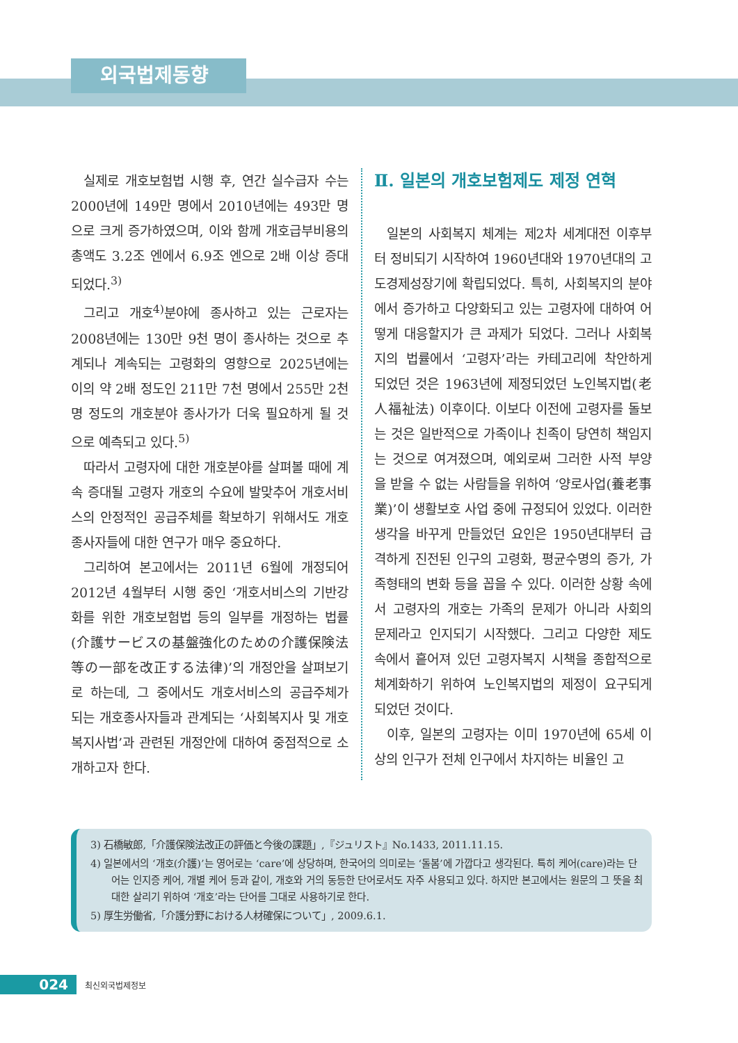외국법제동향
실제로 개호보험법 시행 후, 연간 실수급자 수는 2000년에 149만 명에서 2010년에는 493만 명으로 크게 증가하였으며, 이와 함께 개호급부비용의 총액도 3.2조 엔에서 6.9조 엔으로 2배 이상 증대되었다.<sup>3)</sup>
그리고 개호<sup>4)</sup>분야에 종사하고 있는 근로자는 2008년에는 130만 9천 명이 종사하는 것으로 추계되나 계속되는 고령화의 영향으로 2025년에는 이의 약 2배 정도인 211만 7천 명에서 255만 2천 명 정도의 개호분야 종사가가 더욱 필요하게 될 것으로 예측되고 있다.<sup>5)</sup>
따라서 고령자에 대한 개호분야를 살펴볼 때에 계속 증대될 고령자 개호의 수요에 발맞추어 개호서비스의 안정적인 공급주체를 확보하기 위해서도 개호종사자들에 대한 연구가 매우 중요하다.
그리하여 본고에서는 2011년 6월에 개정되어 2012년 4월부터 시행 중인 ‘개호서비스의 기반강화를 위한 개호보험법 등의 일부를 개정하는 법률(介護サービスの基盤強化のための介護保険法等の一部を改正する法律)’의 개정안을 살펴보기로 하는데, 그 중에서도 개호서비스의 공급주체가 되는 개호종사자들과 관계되는 ‘사회복지사 및 개호복지사법’과 관련된 개정안에 대하여 중점적으로 소개하고자 한다.
Ⅱ. 일본의 개호보험제도 제정 연혁
일본의 사회복지 체계는 제2차 세계대전 이후부터 정비되기 시작하여 1960년대와 1970년대의 고도경제성장기에 확립되었다. 특히, 사회복지의 분야에서 증가하고 다양화되고 있는 고령자에 대하여 어떻게 대응할지가 큰 과제가 되었다. 그러나 사회복지의 법률에서 ‘고령자’라는 카테고리에 착안하게 되었던 것은 1963년에 제정되었던 노인복지법(老人福祉法) 이후이다. 이보다 이전에 고령자를 돌보는 것은 일반적으로 가족이나 친족이 당연히 책임지는 것으로 여겨졌으며, 예외로써 그러한 사적 부양을 받을 수 없는 사람들을 위하여 ‘양로사업(養老事業)’이 생활보호 사업 중에 규정되어 있었다. 이러한 생각을 바꾸게 만들었던 요인은 1950년대부터 급격하게 진전된 인구의 고령화, 평균수명의 증가, 가족형태의 변화 등을 꼽을 수 있다. 이러한 상황 속에서 고령자의 개호는 가족의 문제가 아니라 사회의 문제라고 인지되기 시작했다. 그리고 다양한 제도 속에서 흩어져 있던 고령자복지 시책을 종합적으로 체계화하기 위하여 노인복지법의 제정이 요구되게 되었던 것이다.
이후, 일본의 고령자는 이미 1970년에 65세 이상의 인구가 전체 인구에서 차지하는 비율인 고
3) 石橋敏郎,「介護保険法改正の評価と今後の課題」,『ジュリスト』No.1433, 2011.11.15.
4) 일본에서의 ‘개호(介護)’는 영어로는 ‘care’에 상당하며, 한국어의 의미로는 ‘돌봄’에 가깝다고 생각된다. 특히 케어(care)라는 단어는 인지증 케어, 개별 케어 등과 같이, 개호와 거의 동등한 단어로서도 자주 사용되고 있다. 하지만 본고에서는 원문의 그 뜻을 최대한 살리기 위하여 ‘개호’라는 단어를 그대로 사용하기로 한다.
5) 厚生労働省,「介護分野における人材確保について」, 2009.6.1.
024
최신외국법제정보